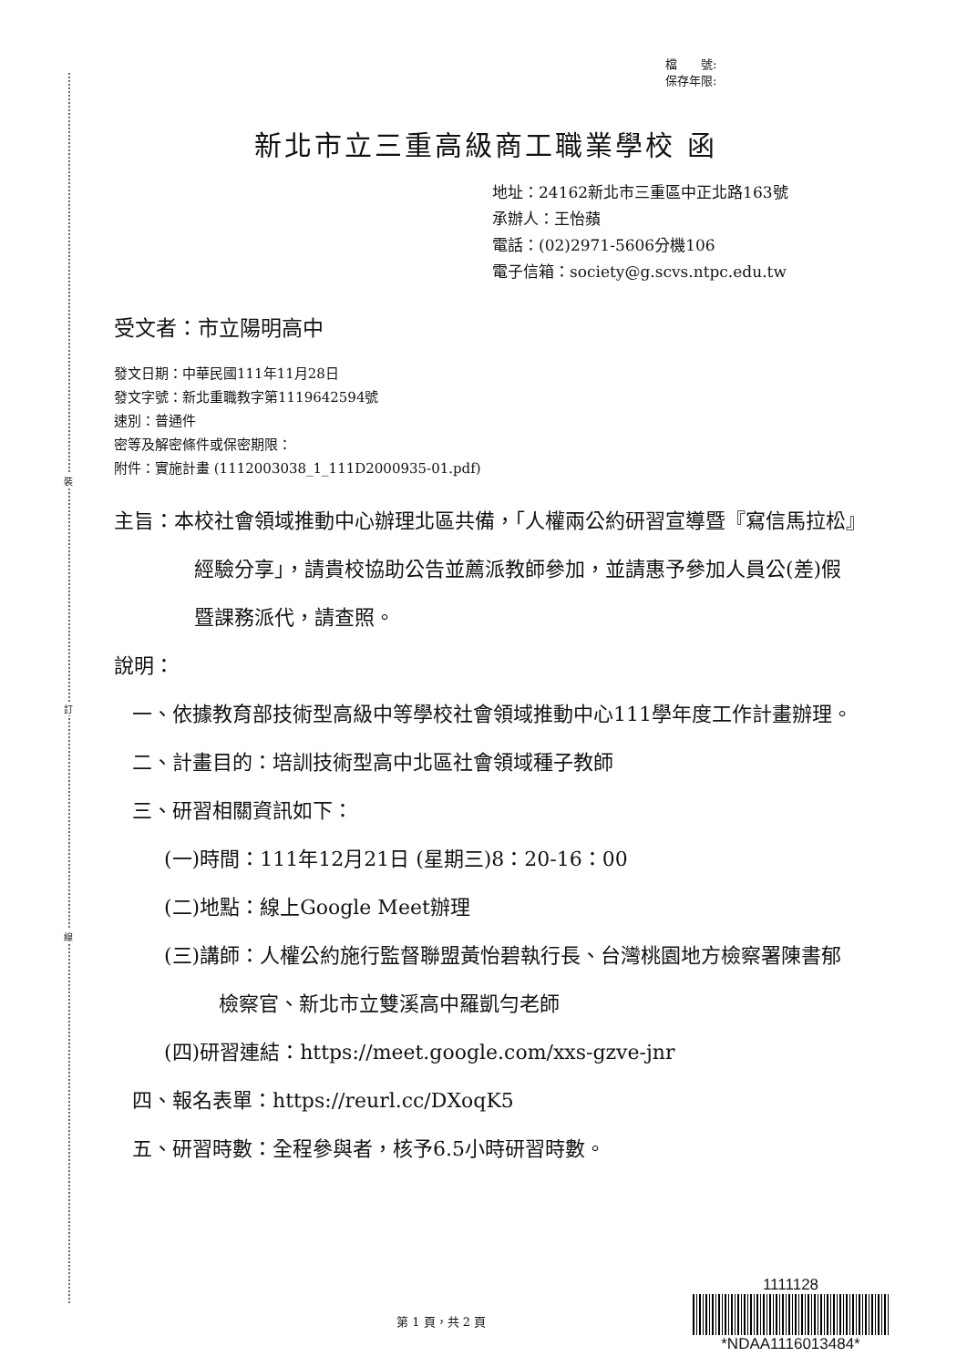裝
訂
線
檔　　號:
保存年限:
新北市立三重高級商工職業學校 函
地址：24162新北市三重區中正北路163號
承辦人：王怡蘋
電話：(02)2971-5606分機106
電子信箱：society@g.scvs.ntpc.edu.tw
受文者：市立陽明高中
發文日期：中華民國111年11月28日
發文字號：新北重職教字第1119642594號
速別：普通件
密等及解密條件或保密期限：
附件：實施計畫 (1112003038_1_111D2000935-01.pdf)
主旨：本校社會領域推動中心辦理北區共備，「人權兩公約研習宣導暨『寫信馬拉松』經驗分享」，請貴校協助公告並薦派教師參加，並請惠予參加人員公(差)假暨課務派代，請查照。
說明：
一、依據教育部技術型高級中等學校社會領域推動中心111學年度工作計畫辦理。
二、計畫目的：培訓技術型高中北區社會領域種子教師
三、研習相關資訊如下：
(一)時間：111年12月21日 (星期三)8：20-16：00
(二)地點：線上Google Meet辦理
(三)講師：人權公約施行監督聯盟黃怡碧執行長、台灣桃園地方檢察署陳書郁檢察官、新北市立雙溪高中羅凱勻老師
(四)研習連結：https://meet.google.com/xxs-gzve-jnr
四、報名表單：https://reurl.cc/DXoqK5
五、研習時數：全程參與者，核予6.5小時研習時數。
第 1 頁，共 2 頁
1111128
*NDAA1116013484*